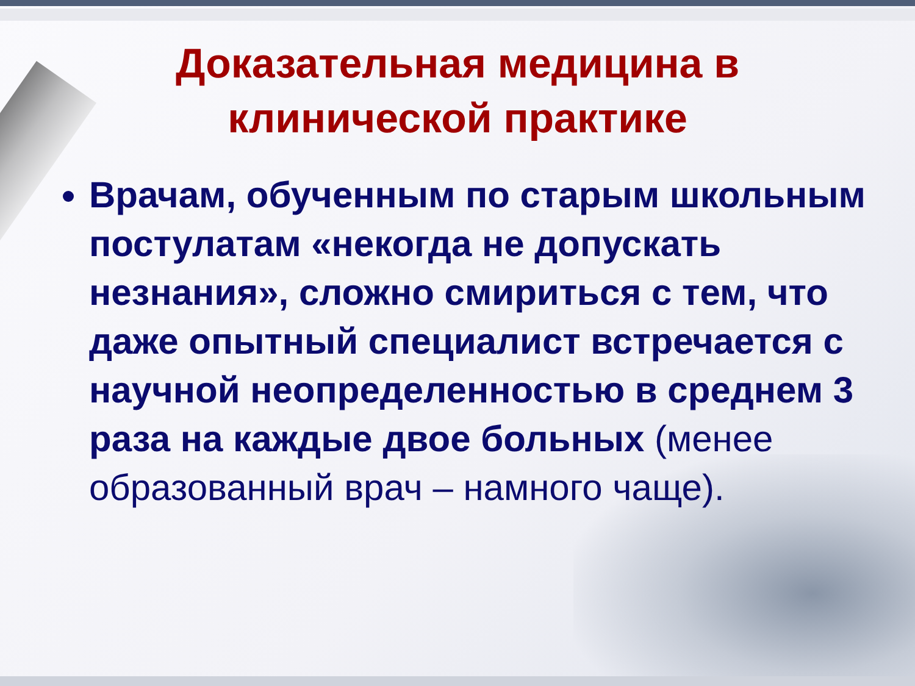Доказательная медицина в клинической практике
Врачам, обученным по старым школьным постулатам «некогда не допускать незнания», сложно смириться с тем, что даже опытный специалист встречается с научной неопределенностью в среднем 3 раза на каждые двое больных (менее образованный врач – намного чаще).